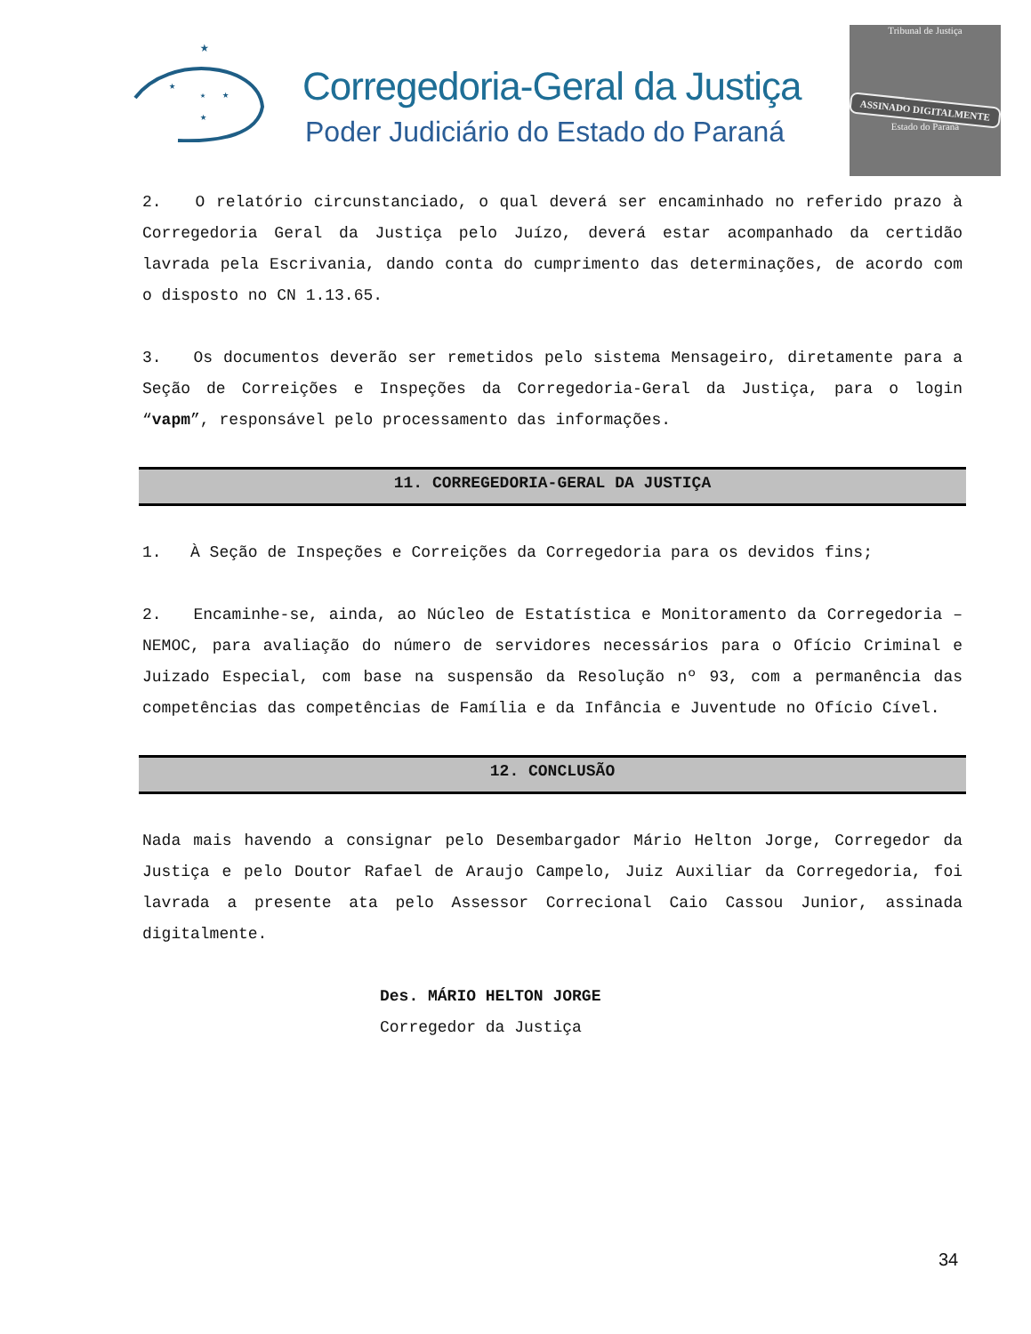★
★
★
★
★
Corregedoria-Geral da Justiça
Poder Judiciário do Estado do Paraná
Tribunal de Justiça
ASSINADO DIGITALMENTE
Estado do Paraná
2. O relatório circunstanciado, o qual deverá ser encaminhado no referido prazo à Corregedoria Geral da Justiça pelo Juízo, deverá estar acompanhado da certidão lavrada pela Escrivania, dando conta do cumprimento das determinações, de acordo com o disposto no CN 1.13.65.
3. Os documentos deverão ser remetidos pelo sistema Mensageiro, diretamente para a Seção de Correições e Inspeções da Corregedoria-Geral da Justiça, para o login “vapm”, responsável pelo processamento das informações.
11. CORREGEDORIA-GERAL DA JUSTIÇA
1. À Seção de Inspeções e Correições da Corregedoria para os devidos fins;
2. Encaminhe-se, ainda, ao Núcleo de Estatística e Monitoramento da Corregedoria – NEMOC, para avaliação do número de servidores necessários para o Ofício Criminal e Juizado Especial, com base na suspensão da Resolução nº 93, com a permanência das competências das competências de Família e da Infância e Juventude no Ofício Cível.
12. CONCLUSÃO
Nada mais havendo a consignar pelo Desembargador Mário Helton Jorge, Corregedor da Justiça e pelo Doutor Rafael de Araujo Campelo, Juiz Auxiliar da Corregedoria, foi lavrada a presente ata pelo Assessor Correcional Caio Cassou Junior, assinada digitalmente.
Des. MÁRIO HELTON JORGE
Corregedor da Justiça
34